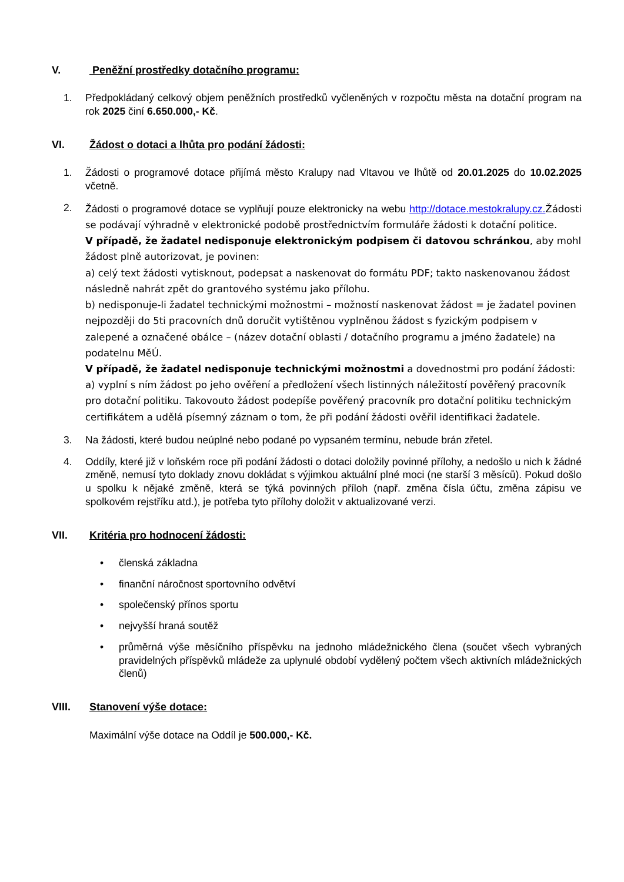V. Peněžní prostředky dotačního programu:
1. Předpokládaný celkový objem peněžních prostředků vyčleněných v rozpočtu města na dotační program na rok 2025 činí 6.650.000,- Kč.
VI. Žádost o dotaci a lhůta pro podání žádosti:
1. Žádosti o programové dotace přijímá město Kralupy nad Vltavou ve lhůtě od 20.01.2025 do 10.02.2025 včetně.
2. Žádosti o programové dotace se vyplňují pouze elektronicky na webu http://dotace.mestokralupy.cz. Žádosti se podávají výhradně v elektronické podobě prostřednictvím formuláře žádosti k dotační politice.
V případě, že žadatel nedisponuje elektronickým podpisem či datovou schránkou, aby mohl žádost plně autorizovat, je povinen:
a) celý text žádosti vytisknout, podepsat a naskenovat do formátu PDF; takto naskenovanou žádost následně nahrát zpět do grantového systému jako přílohu.
b) nedisponuje-li žadatel technickými možnostmi – možností naskenovat žádost = je žadatel povinen nejpozději do 5ti pracovních dnů doručit vytištěnou vyplněnou žádost s fyzickým podpisem v zalepené a označené obálce – (název dotační oblasti / dotačního programu a jméno žadatele) na podatelnu MěÚ.
V případě, že žadatel nedisponuje technickými možnostmi a dovednostmi pro podání žádosti:
a) vyplní s ním žádost po jeho ověření a předložení všech listinných náležitostí pověřený pracovník pro dotační politiku. Takovouto žádost podepíše pověřený pracovník pro dotační politiku technickým certifikátem a udělá písemný záznam o tom, že při podání žádosti ověřil identifikaci žadatele.
3. Na žádosti, které budou neúplné nebo podané po vypsaném termínu, nebude brán zřetel.
4. Oddíly, které již v loňském roce při podání žádosti o dotaci doložily povinné přílohy, a nedošlo u nich k žádné změně, nemusí tyto doklady znovu dokládat s výjimkou aktuální plné moci (ne starší 3 měsíců). Pokud došlo u spolku k nějaké změně, která se týká povinných příloh (např. změna čísla účtu, změna zápisu ve spolkovém rejstříku atd.), je potřeba tyto přílohy doložit v aktualizované verzi.
VII. Kritéria pro hodnocení žádosti:
• členská základna
• finanční náročnost sportovního odvětví
• společenský přínos sportu
• nejvyšší hraná soutěž
• průměrná výše měsíčního příspěvku na jednoho mládežnického člena (součet všech vybraných pravidelných příspěvků mládeže za uplynulé období vydělený počtem všech aktivních mládežnických členů)
VIII. Stanovení výše dotace:
Maximální výše dotace na Oddíl je 500.000,- Kč.